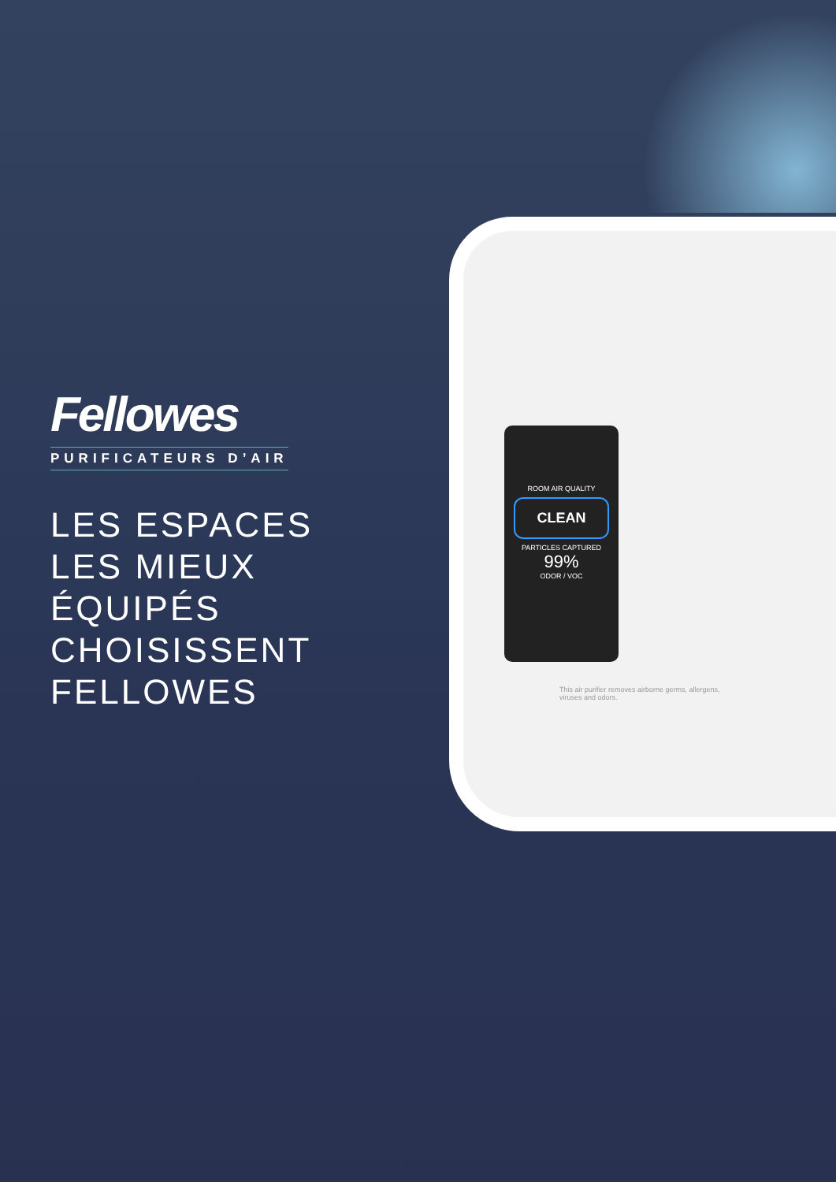ROOM AIR QUALITY
CLEAN
PARTICLES CAPTURED
99%
ODOR / VOC
This air purifier removes airborne germs, allergens, viruses and odors.
Fellowes
PURIFICATEURS D’AIR
LES ESPACES LES MIEUX ÉQUIPÉS CHOISISSENT FELLOWES